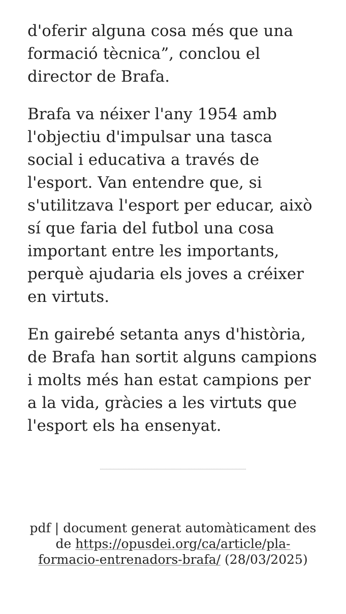d'oferir alguna cosa més que una formació tècnica”, conclou el director de Brafa.
Brafa va néixer l'any 1954 amb l'objectiu d'impulsar una tasca social i educativa a través de l'esport. Van entendre que, si s'utilitzava l'esport per educar, això sí que faria del futbol una cosa important entre les importants, perquè ajudaria els joves a créixer en virtuts.
En gairebé setanta anys d'història, de Brafa han sortit alguns campions i molts més han estat campions per a la vida, gràcies a les virtuts que l'esport els ha ensenyat.
pdf | document generat automàticament des de https://opusdei.org/ca/article/pla-formacio-entrenadors-brafa/ (28/03/2025)